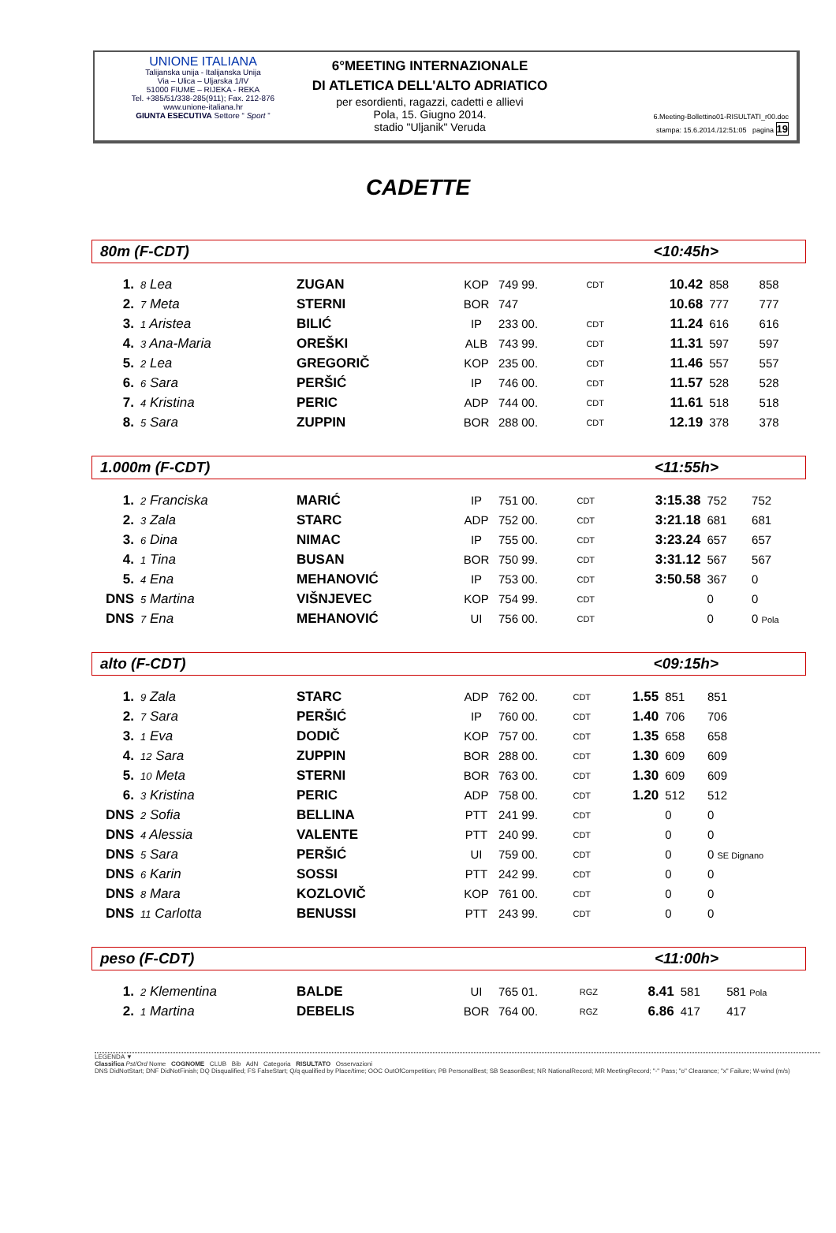UNIONE ITALIANA
Talijanska unija - Italijanska Unija
Via – Ulica – Uljarska 1/IV
51000 FIUME – RIJEKA - REKA
Tel. +385/51/338-285(911); Fax. 212-876
www.unione-italiana.hr
GIUNTA ESECUTIVA Settore “ Sport ”
6°MEETING INTERNAZIONALE
DI ATLETICA DELL'ALTO ADRIATICO
per esordienti, ragazzi, cadetti e allievi
Pola, 15. Giugno 2014.
stadio "Uljanik" Veruda
6.Meeting-Bollettino01-RISULTATI_r00.doc
stampa: 15.6.2014./12:51:05 pagina 19
CADETTE
80m (F-CDT) <10:45h>
| 1. | 8 Lea | ZUGAN | KOP | 749 99. | CDT | 10.42 | 858 | 858 |
| 2. | 7 Meta | STERNI | BOR | 747 | | 10.68 | 777 | 777 |
| 3. | 1 Aristea | BILIĆ | IP | 233 00. | CDT | 11.24 | 616 | 616 |
| 4. | 3 Ana-Maria | OREŠKI | ALB | 743 99. | CDT | 11.31 | 597 | 597 |
| 5. | 2 Lea | GREGORIČ | KOP | 235 00. | CDT | 11.46 | 557 | 557 |
| 6. | 6 Sara | PERŠIĆ | IP | 746 00. | CDT | 11.57 | 528 | 528 |
| 7. | 4 Kristina | PERIC | ADP | 744 00. | CDT | 11.61 | 518 | 518 |
| 8. | 5 Sara | ZUPPIN | BOR | 288 00. | CDT | 12.19 | 378 | 378 |
1.000m (F-CDT) <11:55h>
| 1. | 2 Franciska | MARIĆ | IP | 751 00. | CDT | 3:15.38 | 752 | 752 |
| 2. | 3 Zala | STARC | ADP | 752 00. | CDT | 3:21.18 | 681 | 681 |
| 3. | 6 Dina | NIMAC | IP | 755 00. | CDT | 3:23.24 | 657 | 657 |
| 4. | 1 Tina | BUSAN | BOR | 750 99. | CDT | 3:31.12 | 567 | 567 |
| 5. | 4 Ena | MEHANOVIĆ | IP | 753 00. | CDT | 3:50.58 | 367 | 0 |
| DNS | 5 Martina | VIŠNJEVEC | KOP | 754 99. | CDT | | 0 | 0 |
| DNS | 7 Ena | MEHANOVIĆ | UI | 756 00. | CDT | | 0 | 0 Pola |
alto (F-CDT) <09:15h>
| 1. | 9 Zala | STARC | ADP | 762 00. | CDT | 1.55 | 851 | 851 |
| 2. | 7 Sara | PERŠIĆ | IP | 760 00. | CDT | 1.40 | 706 | 706 |
| 3. | 1 Eva | DODIČ | KOP | 757 00. | CDT | 1.35 | 658 | 658 |
| 4. | 12 Sara | ZUPPIN | BOR | 288 00. | CDT | 1.30 | 609 | 609 |
| 5. | 10 Meta | STERNI | BOR | 763 00. | CDT | 1.30 | 609 | 609 |
| 6. | 3 Kristina | PERIC | ADP | 758 00. | CDT | 1.20 | 512 | 512 |
| DNS | 2 Sofia | BELLINA | PTT | 241 99. | CDT | | 0 | 0 |
| DNS | 4 Alessia | VALENTE | PTT | 240 99. | CDT | | 0 | 0 |
| DNS | 5 Sara | PERŠIĆ | UI | 759 00. | CDT | | 0 | 0 SE Dignano |
| DNS | 6 Karin | SOSSI | PTT | 242 99. | CDT | | 0 | 0 |
| DNS | 8 Mara | KOZLOVIČ | KOP | 761 00. | CDT | | 0 | 0 |
| DNS | 11 Carlotta | BENUSSI | PTT | 243 99. | CDT | | 0 | 0 |
peso (F-CDT) <11:00h>
| 1. | 2 Klementina | BALDE | UI | 765 01. | RGZ | 8.41 | 581 | 581 Pola |
| 2. | 1 Martina | DEBELIS | BOR | 764 00. | RGZ | 6.86 | 417 | 417 |
LEGENDA ▼
Classifica Pst/Ord Nome COGNOME CLUB Bib AdN Categoria RISULTATO Osservazioni
DNS DidNotStart; DNF DidNotFinish; DQ Disqualified; FS FalseStart; Q/q qualified by Place/time; OOC OutOfCompetition; PB PersonalBest; SB SeasonBest; NR NationalRecord; MR MeetingRecord; "-" Pass; "o" Clearance; "x" Failure; W-wind (m/s)